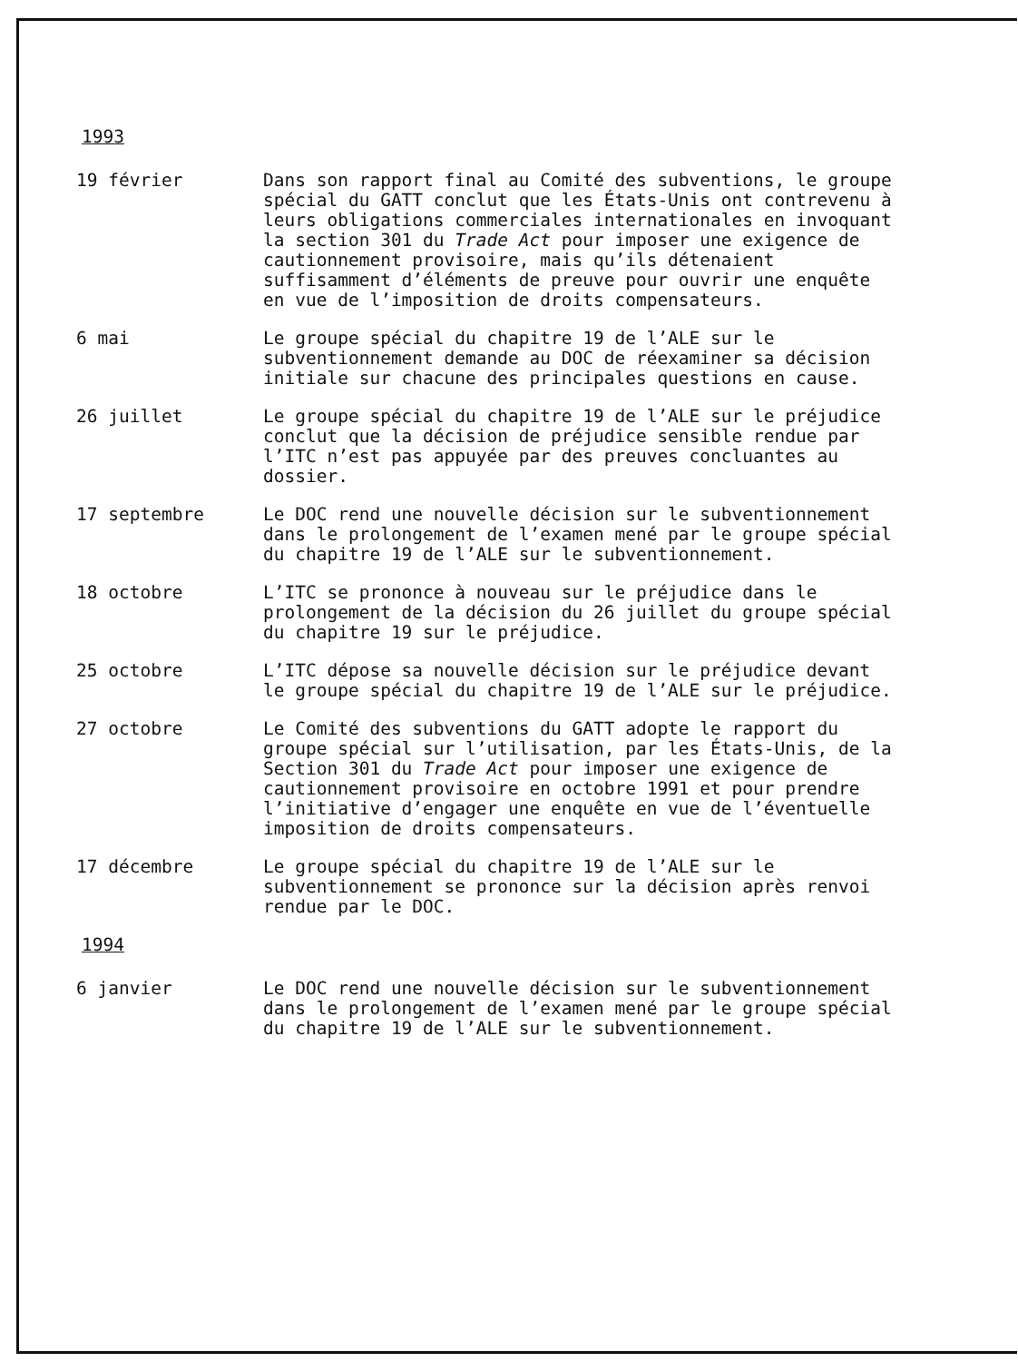1993
19 février Dans son rapport final au Comité des subventions, le groupe spécial du GATT conclut que les États-Unis ont contrevenu à leurs obligations commerciales internationales en invoquant la section 301 du Trade Act pour imposer une exigence de cautionnement provisoire, mais qu’ils détenaient suffisamment d’éléments de preuve pour ouvrir une enquête en vue de l’imposition de droits compensateurs.
6 mai Le groupe spécial du chapitre 19 de l’ALE sur le subventionnement demande au DOC de réexaminer sa décision initiale sur chacune des principales questions en cause.
26 juillet Le groupe spécial du chapitre 19 de l’ALE sur le préjudice conclut que la décision de préjudice sensible rendue par l’ITC n’est pas appuyée par des preuves concluantes au dossier.
17 septembre Le DOC rend une nouvelle décision sur le subventionnement dans le prolongement de l’examen mené par le groupe spécial du chapitre 19 de l’ALE sur le subventionnement.
18 octobre L’ITC se prononce à nouveau sur le préjudice dans le prolongement de la décision du 26 juillet du groupe spécial du chapitre 19 sur le préjudice.
25 octobre L’ITC dépose sa nouvelle décision sur le préjudice devant le groupe spécial du chapitre 19 de l’ALE sur le préjudice.
27 octobre Le Comité des subventions du GATT adopte le rapport du groupe spécial sur l’utilisation, par les États-Unis, de la Section 301 du Trade Act pour imposer une exigence de cautionnement provisoire en octobre 1991 et pour prendre l’initiative d’engager une enquête en vue de l’éventuelle imposition de droits compensateurs.
17 décembre Le groupe spécial du chapitre 19 de l’ALE sur le subventionnement se prononce sur la décision après renvoi rendue par le DOC.
1994
6 janvier Le DOC rend une nouvelle décision sur le subventionnement dans le prolongement de l’examen mené par le groupe spécial du chapitre 19 de l’ALE sur le subventionnement.